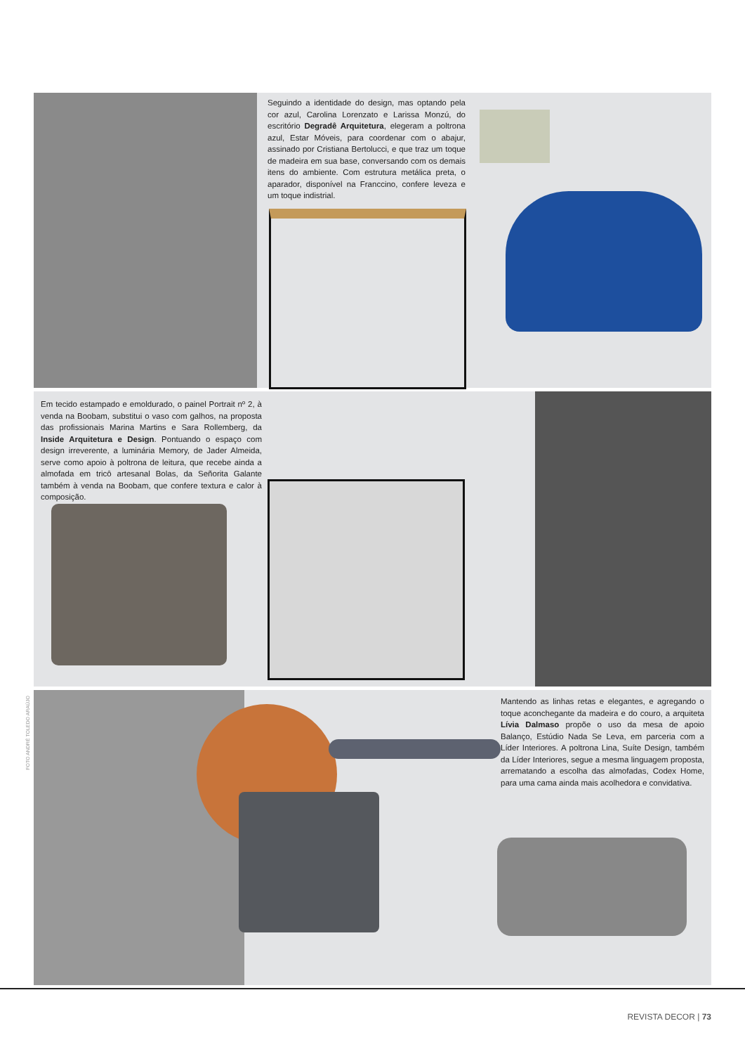Seguindo a identidade do design, mas optando pela cor azul, Carolina Lorenzato e Larissa Monzú, do escritório Degradê Arquitetura, elegeram a poltrona azul, Estar Móveis, para coordenar com o abajur, assinado por Cristiana Bertolucci, e que traz um toque de madeira em sua base, conversando com os demais itens do ambiente. Com estrutura metálica preta, o aparador, disponível na Franccino, confere leveza e um toque indistrial.
Em tecido estampado e emoldurado, o painel Portrait nº 2, à venda na Boobam, substitui o vaso com galhos, na proposta das profissionais Marina Martins e Sara Rollemberg, da Inside Arquitetura e Design. Pontuando o espaço com design irreverente, a luminária Memory, de Jader Almeida, serve como apoio à poltrona de leitura, que recebe ainda a almofada em tricô artesanal Bolas, da Señorita Galante também à venda na Boobam, que confere textura e calor à composição.
Mantendo as linhas retas e elegantes, e agregando o toque aconchegante da madeira e do couro, a arquiteta Lívia Dalmaso propõe o uso da mesa de apoio Balanço, Estúdio Nada Se Leva, em parceria com a Líder Interiores. A poltrona Lina, Suíte Design, também da Líder Interiores, segue a mesma linguagem proposta, arrematando a escolha das almofadas, Codex Home, para uma cama ainda mais acolhedora e convidativa.
FOTO ANDRÉ TOLEDO ARAÚJO
REVISTA DECOR | 73